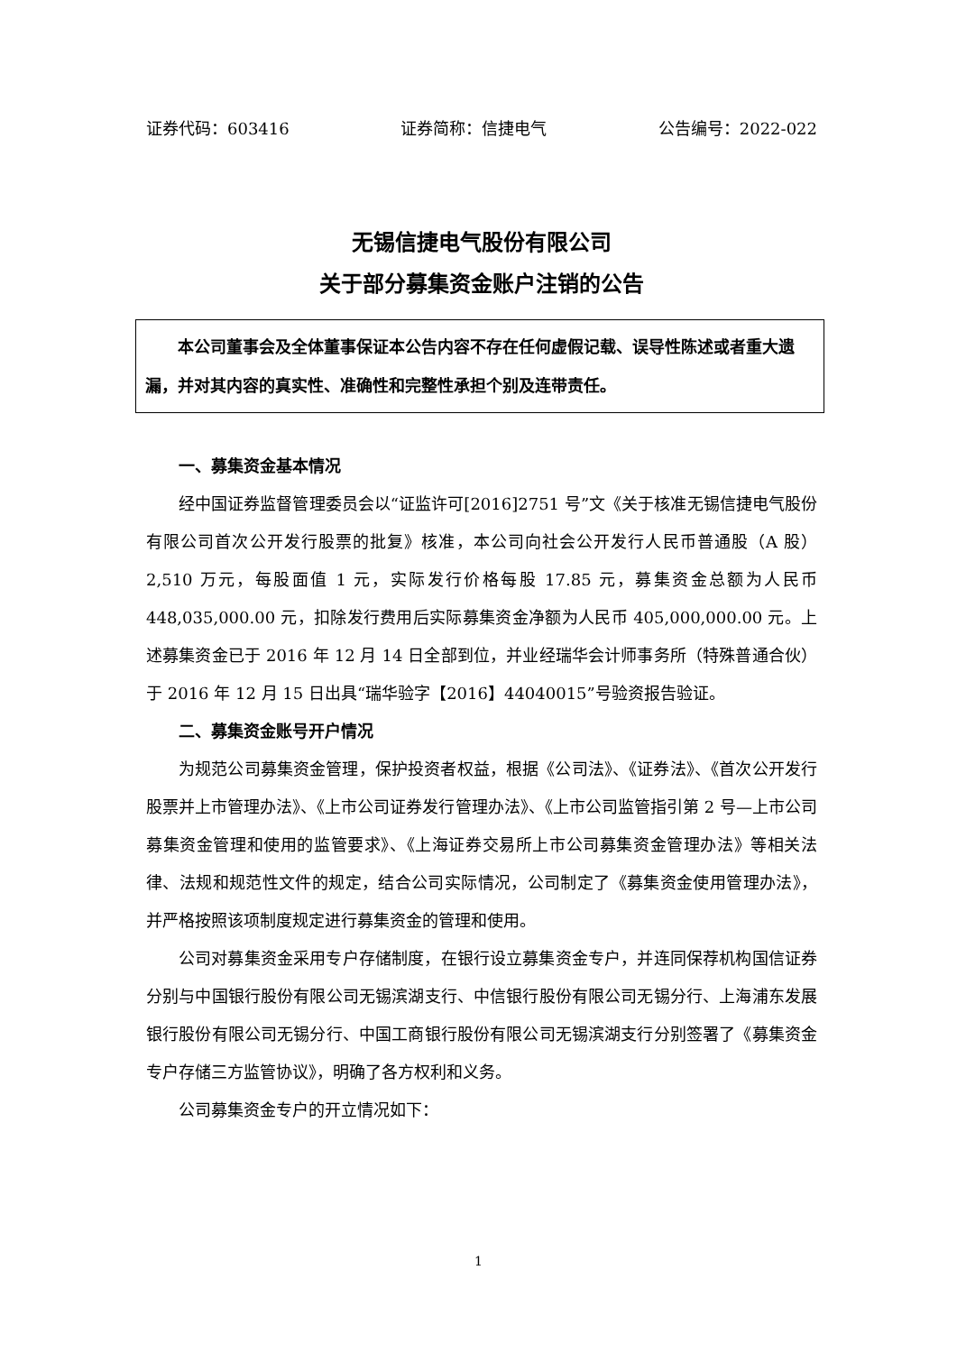证券代码：603416 证券简称：信捷电气 公告编号：2022-022
无锡信捷电气股份有限公司
关于部分募集资金账户注销的公告
本公司董事会及全体董事保证本公告内容不存在任何虚假记载、误导性陈述或者重大遗漏，并对其内容的真实性、准确性和完整性承担个别及连带责任。
一、募集资金基本情况
经中国证券监督管理委员会以“证监许可[2016]2751 号”文《关于核准无锡信捷电气股份有限公司首次公开发行股票的批复》核准，本公司向社会公开发行人民币普通股（A 股）2,510 万元，每股面值 1 元，实际发行价格每股 17.85 元，募集资金总额为人民币 448,035,000.00 元，扣除发行费用后实际募集资金净额为人民币 405,000,000.00 元。上述募集资金已于 2016 年 12 月 14 日全部到位，并业经瑞华会计师事务所（特殊普通合伙）于 2016 年 12 月 15 日出具“瑞华验字【2016】44040015”号验资报告验证。
二、募集资金账号开户情况
为规范公司募集资金管理，保护投资者权益，根据《公司法》、《证券法》、《首次公开发行股票并上市管理办法》、《上市公司证券发行管理办法》、《上市公司监管指引第 2 号—上市公司募集资金管理和使用的监管要求》、《上海证券交易所上市公司募集资金管理办法》等相关法律、法规和规范性文件的规定，结合公司实际情况，公司制定了《募集资金使用管理办法》，并严格按照该项制度规定进行募集资金的管理和使用。
公司对募集资金采用专户存储制度，在银行设立募集资金专户，并连同保荐机构国信证券分别与中国银行股份有限公司无锡滨湖支行、中信银行股份有限公司无锡分行、上海浦东发展银行股份有限公司无锡分行、中国工商银行股份有限公司无锡滨湖支行分别签署了《募集资金专户存储三方监管协议》，明确了各方权利和义务。
公司募集资金专户的开立情况如下：
1